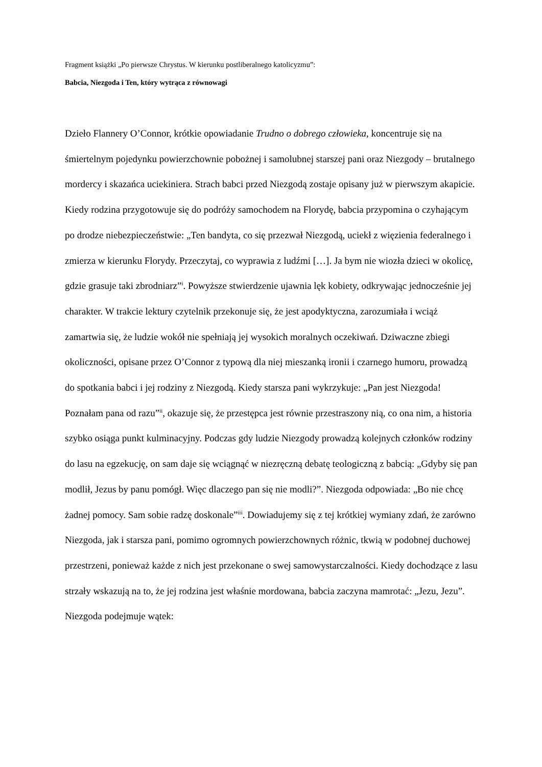Fragment książki „Po pierwsze Chrystus. W kierunku postliberalnego katolicyzmu”:
Babcia, Niezgoda i Ten, który wytrąca z równowagi
Dzieło Flannery O’Connor, krótkie opowiadanie Trudno o dobrego człowieka, koncentruje się na śmiertelnym pojedynku powierzchownie pobożnej i samolubnej starszej pani oraz Niezgody – brutalnego mordercy i skazańca uciekiniera. Strach babci przed Niezgodą zostaje opisany już w pierwszym akapicie. Kiedy rodzina przygotowuje się do podróży samochodem na Florydę, babcia przypomina o czyhającym po drodze niebezpieczeństwie: „Ten bandyta, co się przezwał Niezgodą, uciekł z więzienia federalnego i zmierza w kierunku Florydy. Przeczytaj, co wyprawia z ludźmi […]. Ja bym nie wiozła dzieci w okolicę, gdzie grasuje taki zbrodniarz”<sup>i</sup>. Powyższe stwierdzenie ujawnia lęk kobiety, odkrywając jednocześnie jej charakter. W trakcie lektury czytelnik przekonuje się, że jest apodyktyczna, zarozumiała i wciąż zamartwia się, że ludzie wokół nie spełniają jej wysokich moralnych oczekiwań. Dziwaczne zbiegi okoliczności, opisane przez O’Connor z typową dla niej mieszanką ironii i czarnego humoru, prowadzą do spotkania babci i jej rodziny z Niezgodą. Kiedy starsza pani wykrzykuje: „Pan jest Niezgoda! Poznałam pana od razu”<sup>ii</sup>, okazuje się, że przestępca jest równie przestraszony nią, co ona nim, a historia szybko osiąga punkt kulminacyjny. Podczas gdy ludzie Niezgody prowadzą kolejnych członków rodziny do lasu na egzekucję, on sam daje się wciągnąć w niezręczną debatę teologiczną z babcią: „Gdyby się pan modlił, Jezus by panu pomógł. Więc dlaczego pan się nie modli?”. Niezgoda odpowiada: „Bo nie chcę żadnej pomocy. Sam sobie radzę doskonale”<sup>iii</sup>. Dowiadujemy się z tej krótkiej wymiany zdań, że zarówno Niezgoda, jak i starsza pani, pomimo ogromnych powierzchownych różnic, tkwią w podobnej duchowej przestrzeni, ponieważ każde z nich jest przekonane o swej samowystarczalności. Kiedy dochodzące z lasu strzały wskazują na to, że jej rodzina jest właśnie mordowana, babcia zaczyna mamrotać: „Jezu, Jezu”. Niezgoda podejmuje wątek: